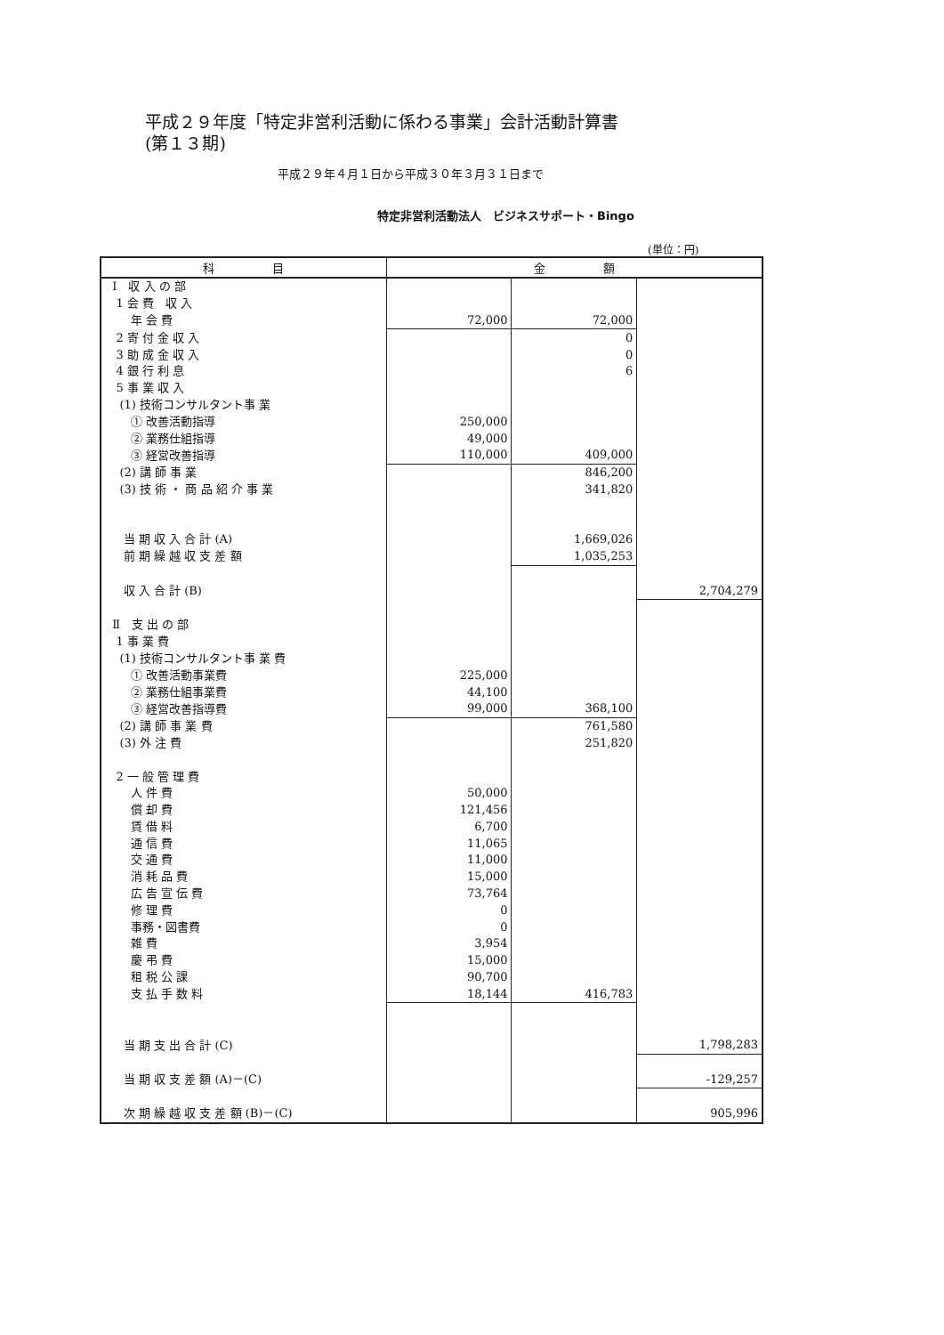平成２９年度「特定非営利活動に係わる事業」会計活動計算書
(第１３期)
平成２９年４月１日から平成３０年３月３１日まで
特定非営利活動法人　ビジネスサポート・Bingo
(単位：円)
| 科 目 | 金 額 | | |
| --- | --- | --- | --- |
| Ⅰ 収 入 の 部 | | | |
| 1 会 費 収 入 | | | |
| 年 会 費 | 72,000 | 72,000 | |
| 2 寄 付 金 収 入 | | 0 | |
| 3 助 成 金 収 入 | | 0 | |
| 4 銀 行 利 息 | | 6 | |
| 5 事 業 収 入 | | | |
| (1) 技術コンサルタント事 業 | | | |
| ① 改善活動指導 | 250,000 | | |
| ② 業務仕組指導 | 49,000 | | |
| ③ 経営改善指導 | 110,000 | 409,000 | |
| (2) 講 師 事 業 | | 846,200 | |
| (3) 技 術 ・ 商 品 紹 介 事 業 | | 341,820 | |
| 当 期 収 入 合 計 (A) | | 1,669,026 | |
| 前 期 繰 越 収 支 差 額 | | 1,035,253 | |
| 収 入 合 計 (B) | | | 2,704,279 |
| Ⅱ 支 出 の 部 | | | |
| 1 事 業 費 | | | |
| (1) 技術コンサルタント事 業 費 | | | |
| ① 改善活動事業費 | 225,000 | | |
| ② 業務仕組事業費 | 44,100 | | |
| ③ 経営改善指導費 | 99,000 | 368,100 | |
| (2) 講 師 事 業 費 | | 761,580 | |
| (3) 外 注 費 | | 251,820 | |
| 2 一 般 管 理 費 | | | |
| 人 件 費 | 50,000 | | |
| 償 却 費 | 121,456 | | |
| 賃 借 料 | 6,700 | | |
| 通 信 費 | 11,065 | | |
| 交 通 費 | 11,000 | | |
| 消 耗 品 費 | 15,000 | | |
| 広 告 宣 伝 費 | 73,764 | | |
| 修 理 費 | 0 | | |
| 事務・図書費 | 0 | | |
| 雑 費 | 3,954 | | |
| 慶 弔 費 | 15,000 | | |
| 租 税 公 課 | 90,700 | | |
| 支 払 手 数 料 | 18,144 | 416,783 | |
| 当 期 支 出 合 計 (C) | | | 1,798,283 |
| 当 期 収 支 差 額 (A)－(C) | | | -129,257 |
| 次 期 繰 越 収 支 差 額 (B)－(C) | | | 905,996 |